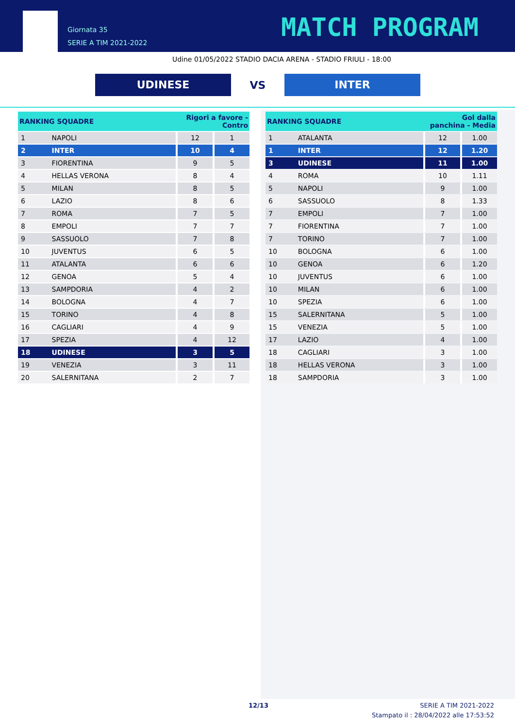Giornata 35
SERIE A TIM 2021-2022
MATCH PROGRAM
Udine 01/05/2022 STADIO DACIA ARENA - STADIO FRIULI - 18:00
UDINESE
VS
INTER
| RANKING SQUADRE | | Rigori a favore - Contro | |
| --- | --- | --- | --- |
| 1 | NAPOLI | 12 | 1 |
| 2 | INTER | 10 | 4 |
| 3 | FIORENTINA | 9 | 5 |
| 4 | HELLAS VERONA | 8 | 4 |
| 5 | MILAN | 8 | 5 |
| 6 | LAZIO | 8 | 6 |
| 7 | ROMA | 7 | 5 |
| 8 | EMPOLI | 7 | 7 |
| 9 | SASSUOLO | 7 | 8 |
| 10 | JUVENTUS | 6 | 5 |
| 11 | ATALANTA | 6 | 6 |
| 12 | GENOA | 5 | 4 |
| 13 | SAMPDORIA | 4 | 2 |
| 14 | BOLOGNA | 4 | 7 |
| 15 | TORINO | 4 | 8 |
| 16 | CAGLIARI | 4 | 9 |
| 17 | SPEZIA | 4 | 12 |
| 18 | UDINESE | 3 | 5 |
| 19 | VENEZIA | 3 | 11 |
| 20 | SALERNITANA | 2 | 7 |
| RANKING SQUADRE | | Gol dalla panchina - Media | |
| --- | --- | --- | --- |
| 1 | ATALANTA | 12 | 1.00 |
| 1 | INTER | 12 | 1.20 |
| 3 | UDINESE | 11 | 1.00 |
| 4 | ROMA | 10 | 1.11 |
| 5 | NAPOLI | 9 | 1.00 |
| 6 | SASSUOLO | 8 | 1.33 |
| 7 | EMPOLI | 7 | 1.00 |
| 7 | FIORENTINA | 7 | 1.00 |
| 7 | TORINO | 7 | 1.00 |
| 10 | BOLOGNA | 6 | 1.00 |
| 10 | GENOA | 6 | 1.20 |
| 10 | JUVENTUS | 6 | 1.00 |
| 10 | MILAN | 6 | 1.00 |
| 10 | SPEZIA | 6 | 1.00 |
| 15 | SALERNITANA | 5 | 1.00 |
| 15 | VENEZIA | 5 | 1.00 |
| 17 | LAZIO | 4 | 1.00 |
| 18 | CAGLIARI | 3 | 1.00 |
| 18 | HELLAS VERONA | 3 | 1.00 |
| 18 | SAMPDORIA | 3 | 1.00 |
12/13
SERIE A TIM 2021-2022
Stampato il : 28/04/2022 alle 17:53:52